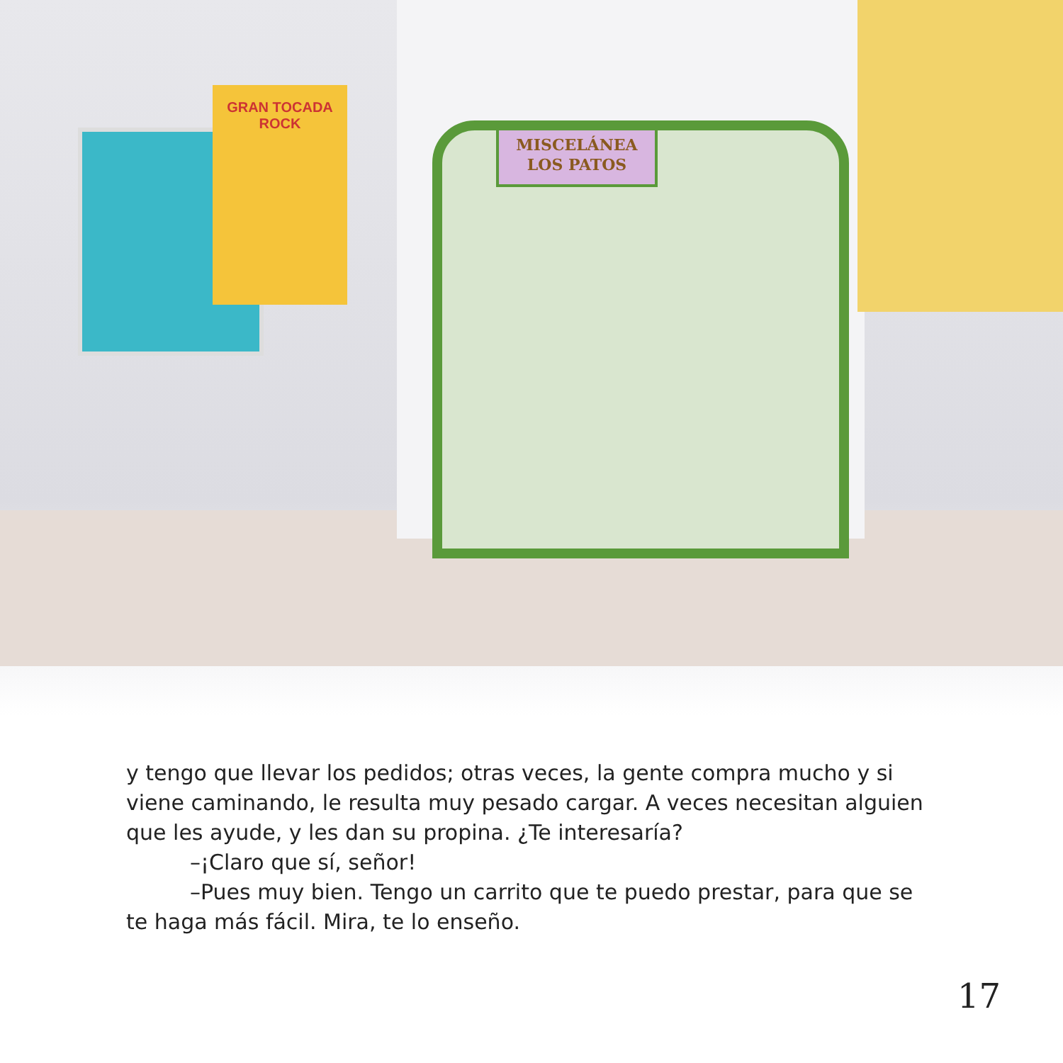MISCELÁNEA
LOS PATOS
GRAN TOCADA
ROCK
y tengo que llevar los pedidos; otras veces, la gente compra mucho y si viene caminando, le resulta muy pesado cargar. A veces necesitan alguien que les ayude, y les dan su propina. ¿Te interesaría?
–¡Claro que sí, señor!
–Pues muy bien. Tengo un carrito que te puedo prestar, para que se te haga más fácil. Mira, te lo enseño.
17